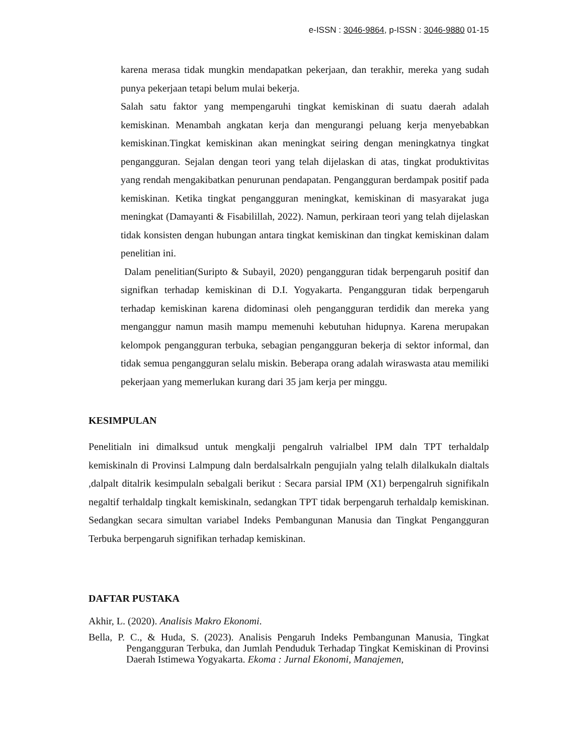e-ISSN : 3046-9864, p-ISSN : 3046-9880 01-15
karena merasa tidak mungkin mendapatkan pekerjaan, dan terakhir, mereka yang sudah punya pekerjaan tetapi belum mulai bekerja.
Salah satu faktor yang mempengaruhi tingkat kemiskinan di suatu daerah adalah kemiskinan. Menambah angkatan kerja dan mengurangi peluang kerja menyebabkan kemiskinan.Tingkat kemiskinan akan meningkat seiring dengan meningkatnya tingkat pengangguran. Sejalan dengan teori yang telah dijelaskan di atas, tingkat produktivitas yang rendah mengakibatkan penurunan pendapatan. Pengangguran berdampak positif pada kemiskinan. Ketika tingkat pengangguran meningkat, kemiskinan di masyarakat juga meningkat (Damayanti & Fisabilillah, 2022). Namun, perkiraan teori yang telah dijelaskan tidak konsisten dengan hubungan antara tingkat kemiskinan dan tingkat kemiskinan dalam penelitian ini.
Dalam penelitian(Suripto & Subayil, 2020) pengangguran tidak berpengaruh positif dan signifkan terhadap kemiskinan di D.I. Yogyakarta. Pengangguran tidak berpengaruh terhadap kemiskinan karena didominasi oleh pengangguran terdidik dan mereka yang menganggur namun masih mampu memenuhi kebutuhan hidupnya. Karena merupakan kelompok pengangguran terbuka, sebagian pengangguran bekerja di sektor informal, dan tidak semua pengangguran selalu miskin. Beberapa orang adalah wiraswasta atau memiliki pekerjaan yang memerlukan kurang dari 35 jam kerja per minggu.
KESIMPULAN
Penelitialn ini dimalksud untuk mengkalji pengalruh valrialbel IPM daln TPT terhaldalp kemiskinaln di Provinsi Lalmpung daln berdalsalrkaln pengujialn yalng telalh dilalkukaln dialtals ,dalpalt ditalrik kesimpulaln sebalgali berikut : Secara parsial IPM (X1) berpengalruh signifikaln negaltif terhaldalp tingkalt kemiskinaln, sedangkan TPT tidak berpengaruh terhaldalp kemiskinan. Sedangkan secara simultan variabel Indeks Pembangunan Manusia dan Tingkat Pengangguran Terbuka berpengaruh signifikan terhadap kemiskinan.
DAFTAR PUSTAKA
Akhir, L. (2020). Analisis Makro Ekonomi.
Bella, P. C., & Huda, S. (2023). Analisis Pengaruh Indeks Pembangunan Manusia, Tingkat Pengangguran Terbuka, dan Jumlah Penduduk Terhadap Tingkat Kemiskinan di Provinsi Daerah Istimewa Yogyakarta. Ekoma : Jurnal Ekonomi, Manajemen,